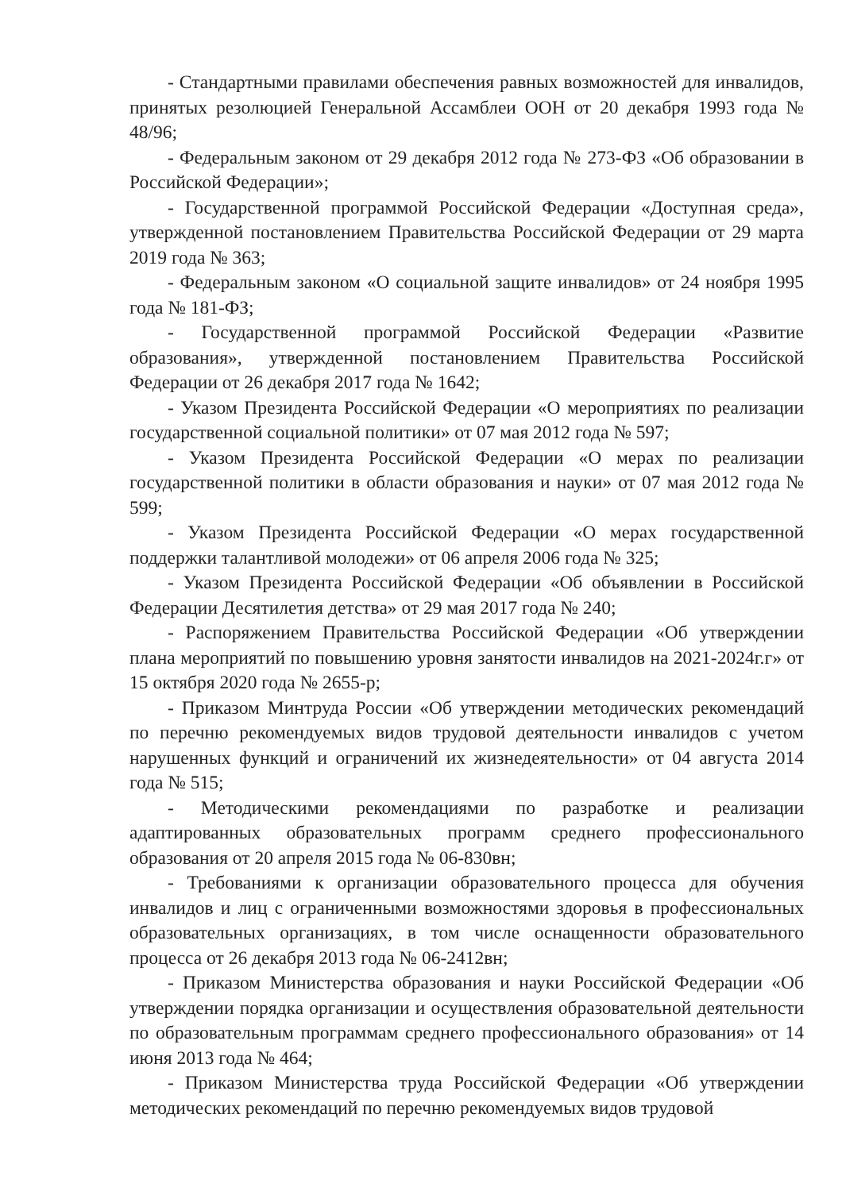- Стандартными правилами обеспечения равных возможностей для инвалидов, принятых резолюцией Генеральной Ассамблеи ООН от 20 декабря 1993 года № 48/96;
- Федеральным законом от 29 декабря 2012 года № 273-ФЗ «Об образовании в Российской Федерации»;
- Государственной программой Российской Федерации «Доступная среда», утвержденной постановлением Правительства Российской Федерации от 29 марта 2019 года № 363;
- Федеральным законом «О социальной защите инвалидов» от 24 ноября 1995 года № 181-ФЗ;
- Государственной программой Российской Федерации «Развитие образования», утвержденной постановлением Правительства Российской Федерации от 26 декабря 2017 года № 1642;
- Указом Президента Российской Федерации «О мероприятиях по реализации государственной социальной политики» от 07 мая 2012 года № 597;
- Указом Президента Российской Федерации «О мерах по реализации государственной политики в области образования и науки» от 07 мая 2012 года № 599;
- Указом Президента Российской Федерации «О мерах государственной поддержки талантливой молодежи» от 06 апреля 2006 года № 325;
- Указом Президента Российской Федерации «Об объявлении в Российской Федерации Десятилетия детства» от 29 мая 2017 года № 240;
- Распоряжением Правительства Российской Федерации «Об утверждении плана мероприятий по повышению уровня занятости инвалидов на 2021-2024г.г» от 15 октября 2020 года № 2655-р;
- Приказом Минтруда России «Об утверждении методических рекомендаций по перечню рекомендуемых видов трудовой деятельности инвалидов с учетом нарушенных функций и ограничений их жизнедеятельности» от 04 августа 2014 года № 515;
- Методическими рекомендациями по разработке и реализации адаптированных образовательных программ среднего профессионального образования от 20 апреля 2015 года № 06-830вн;
- Требованиями к организации образовательного процесса для обучения инвалидов и лиц с ограниченными возможностями здоровья в профессиональных образовательных организациях, в том числе оснащенности образовательного процесса от 26 декабря 2013 года № 06-2412вн;
- Приказом Министерства образования и науки Российской Федерации «Об утверждении порядка организации и осуществления образовательной деятельности по образовательным программам среднего профессионального образования» от 14 июня 2013 года № 464;
- Приказом Министерства труда Российской Федерации «Об утверждении методических рекомендаций по перечню рекомендуемых видов трудовой